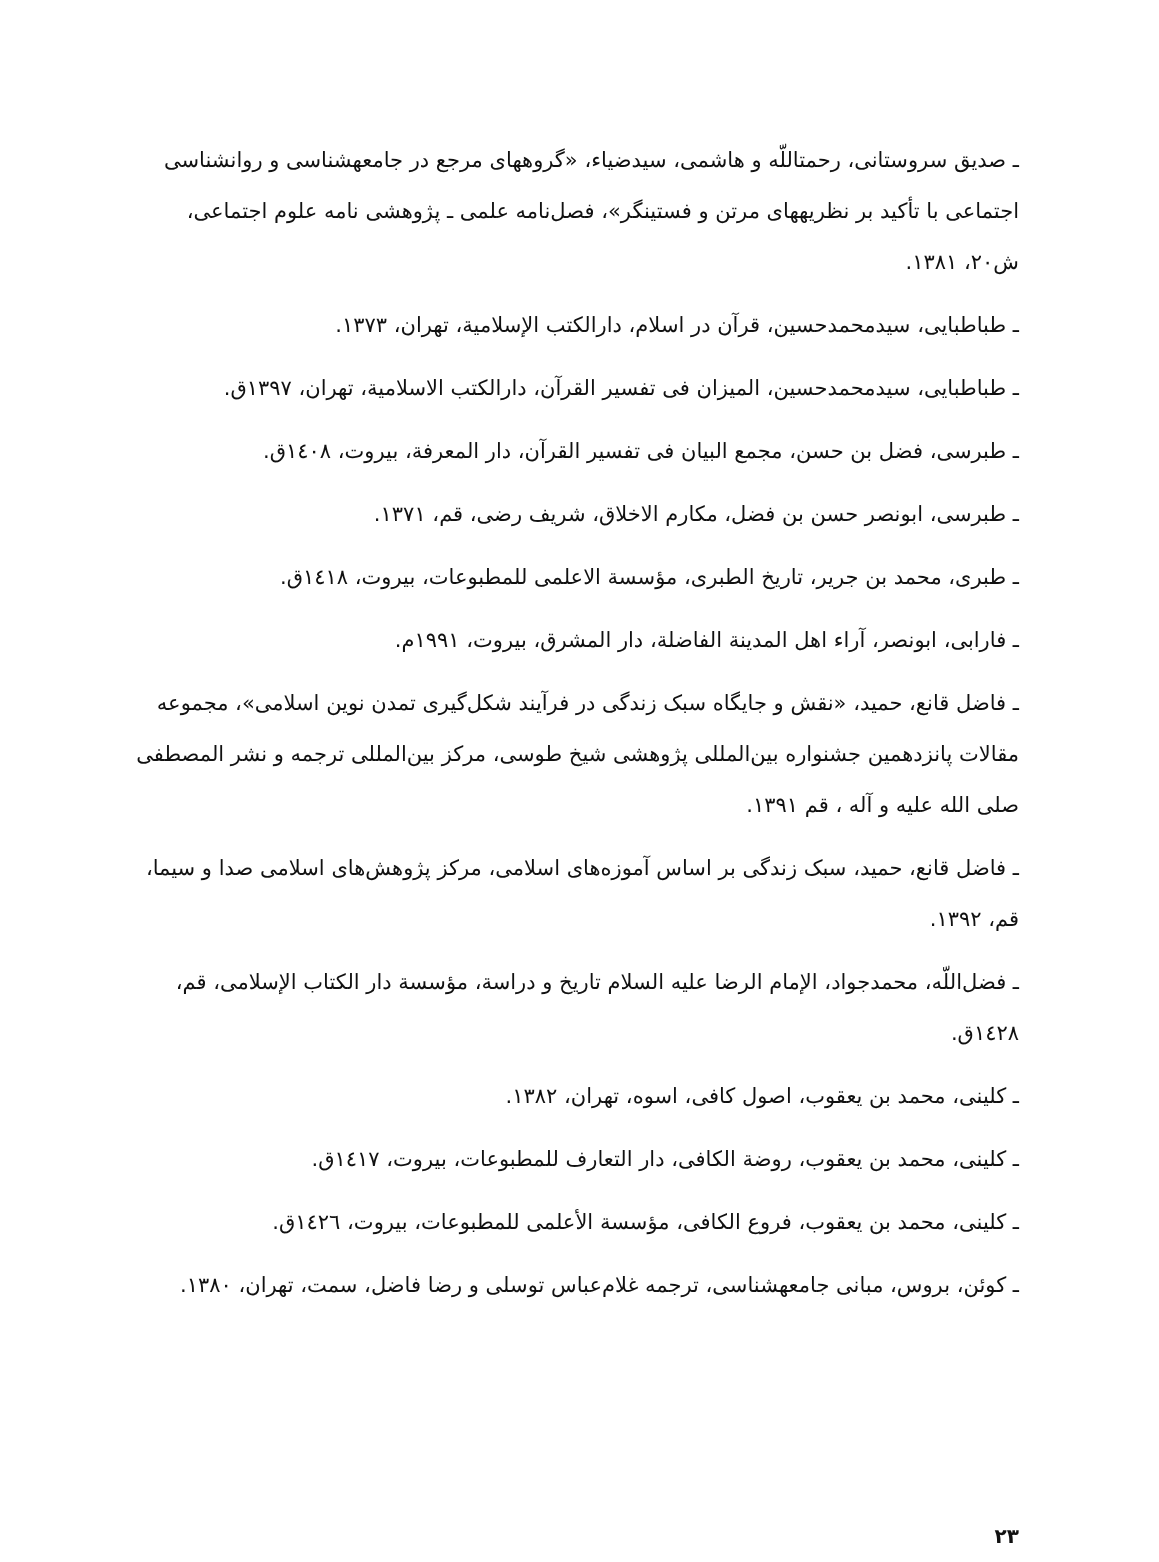ـ صدیق سروستانی، رحمتاللّه و هاشمی، سیدضیاء، «گروههای مرجع در جامعهشناسی و روانشناسی اجتماعی با تأکید بر نظریههای مرتن و فستینگر»، فصل‌نامه علمی ـ پژوهشی نامه علوم اجتماعی، ش۲۰، ۱۳۸۱.
ـ طباطبایی، سیدمحمدحسین، قرآن در اسلام، دارالکتب الإسلامیة، تهران، ۱۳۷۳.
ـ طباطبایی، سیدمحمدحسین، المیزان فی تفسیر القرآن، دارالکتب الاسلامیة، تهران، ۱۳۹۷ق.
ـ طبرسی، فضل بن حسن، مجمع البیان فی تفسیر القرآن، دار المعرفة، بیروت، ۱٤۰۸ق.
ـ طبرسی، ابونصر حسن بن فضل، مکارم الاخلاق، شریف رضی، قم، ۱۳۷۱.
ـ طبری، محمد بن جریر، تاریخ الطبری، مؤسسة الاعلمی للمطبوعات، بیروت، ۱٤۱۸ق.
ـ فارابی، ابونصر، آراء اهل المدینة الفاضلة، دار المشرق، بیروت، ۱۹۹۱م.
ـ فاضل قانع، حمید، «نقش و جایگاه سبک زندگی در فرآیند شکل‌گیری تمدن نوین اسلامی»، مجموعه مقالات پانزدهمین جشنواره بین‌المللی پژوهشی شیخ طوسی، مرکز بین‌المللی ترجمه و نشر المصطفی صلی الله علیه و آله ، قم ۱۳۹۱.
ـ فاضل قانع، حمید، سبک زندگی بر اساس آموزه‌های اسلامی، مرکز پژوهش‌های اسلامی صدا و سیما، قم، ۱۳۹۲.
ـ فضل‌اللّه، محمدجواد، الإمام الرضا علیه السلام تاریخ و دراسة، مؤسسة دار الکتاب الإسلامی، قم، ۱٤۲۸ق.
ـ کلینی، محمد بن یعقوب، اصول کافی، اسوه، تهران، ۱۳۸۲.
ـ کلینی، محمد بن یعقوب، روضة الکافی، دار التعارف للمطبوعات، بیروت، ۱٤۱۷ق.
ـ کلینی، محمد بن یعقوب، فروع الکافی، مؤسسة الأعلمی للمطبوعات، بیروت، ۱٤۲٦ق.
ـ کوئن، بروس، مبانی جامعهشناسی، ترجمه غلام‌عباس توسلی و رضا فاضل، سمت، تهران، ۱۳۸۰.
۲۳